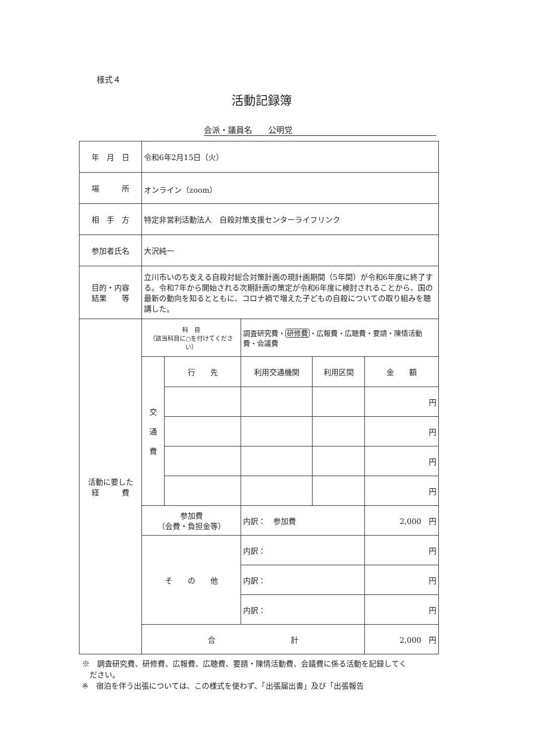様式４
活動記録簿
会派・議員名　　公明党
| 年 月 日 | 令和6年2月15日（火） | | | | |
| 場 所 | オンライン（zoom） | | | | |
| 相 手 方 | 特定非営利活動法人 自殺対策支援センターライフリンク | | | | |
| 参加者氏名 | 大沢純一 | | | | |
| 目的・内容 結果 等 | 立川市いのち支える自殺対総合対策計画の現計画期間（5年間）が令和6年度に終了する。令和7年から開始される次期計画の策定が令和6年度に検討されることから、国の最新の動向を知るとともに、コロナ禍で増えた子どもの自殺についての取り組みを聴講した。 | | | | |
| 活動に要した 経 費 | 科 目 （該当科目に○を付けてください） | | 調査研究費・ 研修費 ・広報費・広聴費・要請・陳情活動費・会議費 | | |
| | 交 通 費 | 行 先 | 利用交通機関 | 利用区間 | 金 額 |
| | | | | | 円 |
| | | | | | 円 |
| | | | | | 円 |
| | | | | | 円 |
| | 参加費 （会費・負担金等） | | 内訳： 参加費 | | 2,000 円 |
| | そ の 他 | | 内訳： | | 円 |
| | | | 内訳： | | 円 |
| | | | 内訳： | | 円 |
| | 合 計 | | | | 2,000 円 |
※　調査研究費、研修費、広報費、広聴費、要請・陳情活動費、会議費に係る活動を記録してく
　ださい。
※　宿泊を伴う出張については、この様式を使わず、「出張届出書」及び「出張報告